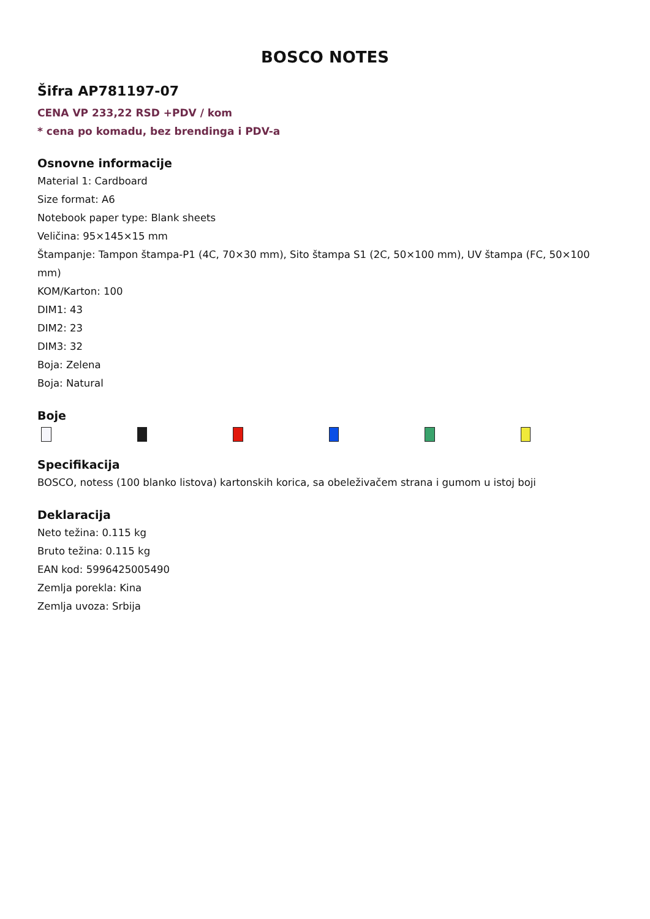BOSCO NOTES
Šifra AP781197-07
CENA VP 233,22 RSD +PDV / kom
* cena po komadu, bez brendinga i PDV-a
Osnovne informacije
Material 1: Cardboard
Size format: A6
Notebook paper type: Blank sheets
Veličina: 95×145×15 mm
Štampanje: Tampon štampa-P1 (4C, 70×30 mm), Sito štampa S1 (2C, 50×100 mm), UV štampa (FC, 50×100 mm)
KOM/Karton: 100
DIM1: 43
DIM2: 23
DIM3: 32
Boja: Zelena
Boja: Natural
Boje
Specifikacija
BOSCO, notess (100 blanko listova) kartonskih korica, sa obeleživačem strana i gumom u istoj boji
Deklaracija
Neto težina: 0.115 kg
Bruto težina: 0.115 kg
EAN kod: 5996425005490
Zemlja porekla: Kina
Zemlja uvoza: Srbija